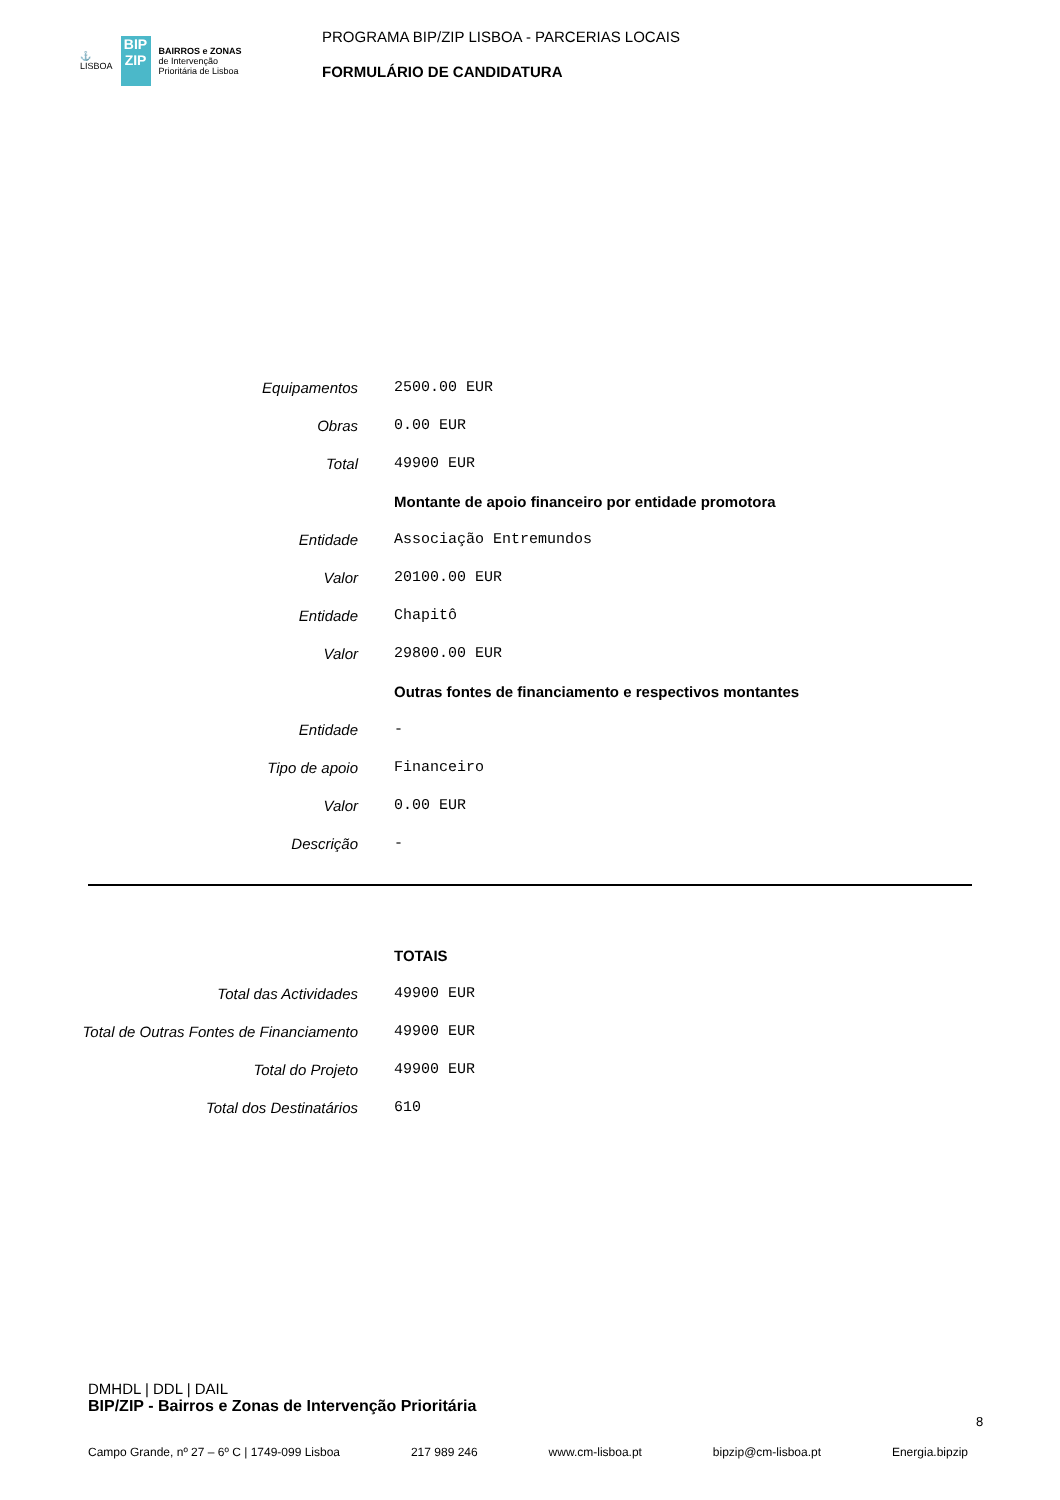⚓
LISBOA BIP ZIP BAIRROS e ZONAS
de Intervenção
Prioritária de Lisboa
PROGRAMA BIP/ZIP LISBOA - PARCERIAS LOCAIS
FORMULÁRIO DE CANDIDATURA
| Equipamentos | 2500.00 EUR |
| Obras | 0.00 EUR |
| Total | 49900 EUR |
| | Montante de apoio financeiro por entidade promotora |
| Entidade | Associação Entremundos |
| Valor | 20100.00 EUR |
| Entidade | Chapitô |
| Valor | 29800.00 EUR |
| | Outras fontes de financiamento e respectivos montantes |
| Entidade | - |
| Tipo de apoio | Financeiro |
| Valor | 0.00 EUR |
| Descrição | - |
| | TOTAIS |
| Total das Actividades | 49900 EUR |
| Total de Outras Fontes de Financiamento | 49900 EUR |
| Total do Projeto | 49900 EUR |
| Total dos Destinatários | 610 |
DMHDL | DDL | DAIL
BIP/ZIP - Bairros e Zonas de Intervenção Prioritária
8
Campo Grande, nº 27 – 6º C | 1749-099 Lisboa 217 989 246 www.cm-lisboa.pt bipzip@cm-lisboa.pt Energia.bipzip